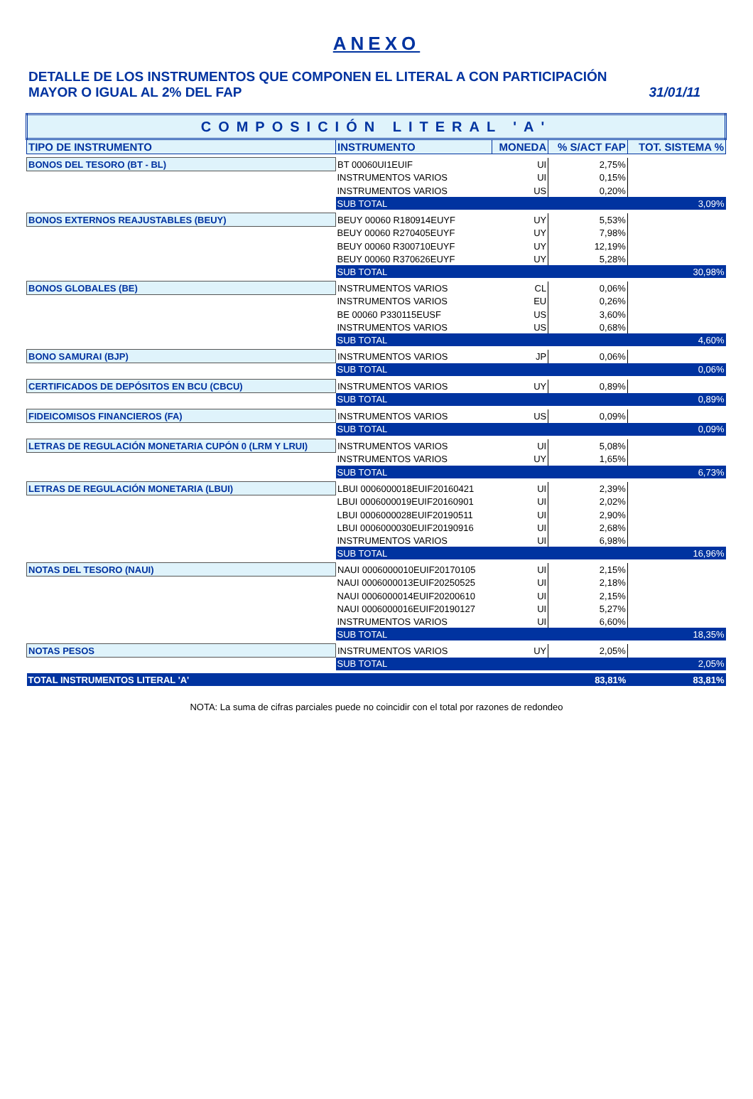ANEXO
DETALLE DE LOS INSTRUMENTOS QUE COMPONEN EL LITERAL A CON PARTICIPACIÓN
MAYOR O IGUAL AL 2% DEL FAP
31/01/11
| COMPOSICIÓN LITERAL 'A' | | | | |
| TIPO DE INSTRUMENTO | INSTRUMENTO | MONEDA | % S/ACT FAP | TOT. SISTEMA % |
| BONOS DEL TESORO (BT - BL) | BT 00060UI1EUIF | UI | 2,75% | |
| | INSTRUMENTOS VARIOS | UI | 0,15% | |
| | INSTRUMENTOS VARIOS | US | 0,20% | |
| | SUB TOTAL | | | 3,09% |
| BONOS EXTERNOS REAJUSTABLES (BEUY) | BEUY 00060 R180914EUYF | UY | 5,53% | |
| | BEUY 00060 R270405EUYF | UY | 7,98% | |
| | BEUY 00060 R300710EUYF | UY | 12,19% | |
| | BEUY 00060 R370626EUYF | UY | 5,28% | |
| | SUB TOTAL | | | 30,98% |
| BONOS GLOBALES (BE) | INSTRUMENTOS VARIOS | CL | 0,06% | |
| | INSTRUMENTOS VARIOS | EU | 0,26% | |
| | BE 00060 P330115EUSF | US | 3,60% | |
| | INSTRUMENTOS VARIOS | US | 0,68% | |
| | SUB TOTAL | | | 4,60% |
| BONO SAMURAI (BJP) | INSTRUMENTOS VARIOS | JP | 0,06% | |
| | SUB TOTAL | | | 0,06% |
| CERTIFICADOS DE DEPÓSITOS EN BCU (CBCU) | INSTRUMENTOS VARIOS | UY | 0,89% | |
| | SUB TOTAL | | | 0,89% |
| FIDEICOMISOS FINANCIEROS (FA) | INSTRUMENTOS VARIOS | US | 0,09% | |
| | SUB TOTAL | | | 0,09% |
| LETRAS DE REGULACIÓN MONETARIA CUPÓN 0 (LRM Y LRUI) | INSTRUMENTOS VARIOS | UI | 5,08% | |
| | INSTRUMENTOS VARIOS | UY | 1,65% | |
| | SUB TOTAL | | | 6,73% |
| LETRAS DE REGULACIÓN MONETARIA (LBUI) | LBUI 0006000018EUIF20160421 | UI | 2,39% | |
| | LBUI 0006000019EUIF20160901 | UI | 2,02% | |
| | LBUI 0006000028EUIF20190511 | UI | 2,90% | |
| | LBUI 0006000030EUIF20190916 | UI | 2,68% | |
| | INSTRUMENTOS VARIOS | UI | 6,98% | |
| | SUB TOTAL | | | 16,96% |
| NOTAS DEL TESORO (NAUI) | NAUI 0006000010EUIF20170105 | UI | 2,15% | |
| | NAUI 0006000013EUIF20250525 | UI | 2,18% | |
| | NAUI 0006000014EUIF20200610 | UI | 2,15% | |
| | NAUI 0006000016EUIF20190127 | UI | 5,27% | |
| | INSTRUMENTOS VARIOS | UI | 6,60% | |
| | SUB TOTAL | | | 18,35% |
| NOTAS PESOS | INSTRUMENTOS VARIOS | UY | 2,05% | |
| | SUB TOTAL | | | 2,05% |
| TOTAL INSTRUMENTOS LITERAL 'A' | | | 83,81% | 83,81% |
NOTA: La suma de cifras parciales puede no coincidir con el total por razones de redondeo